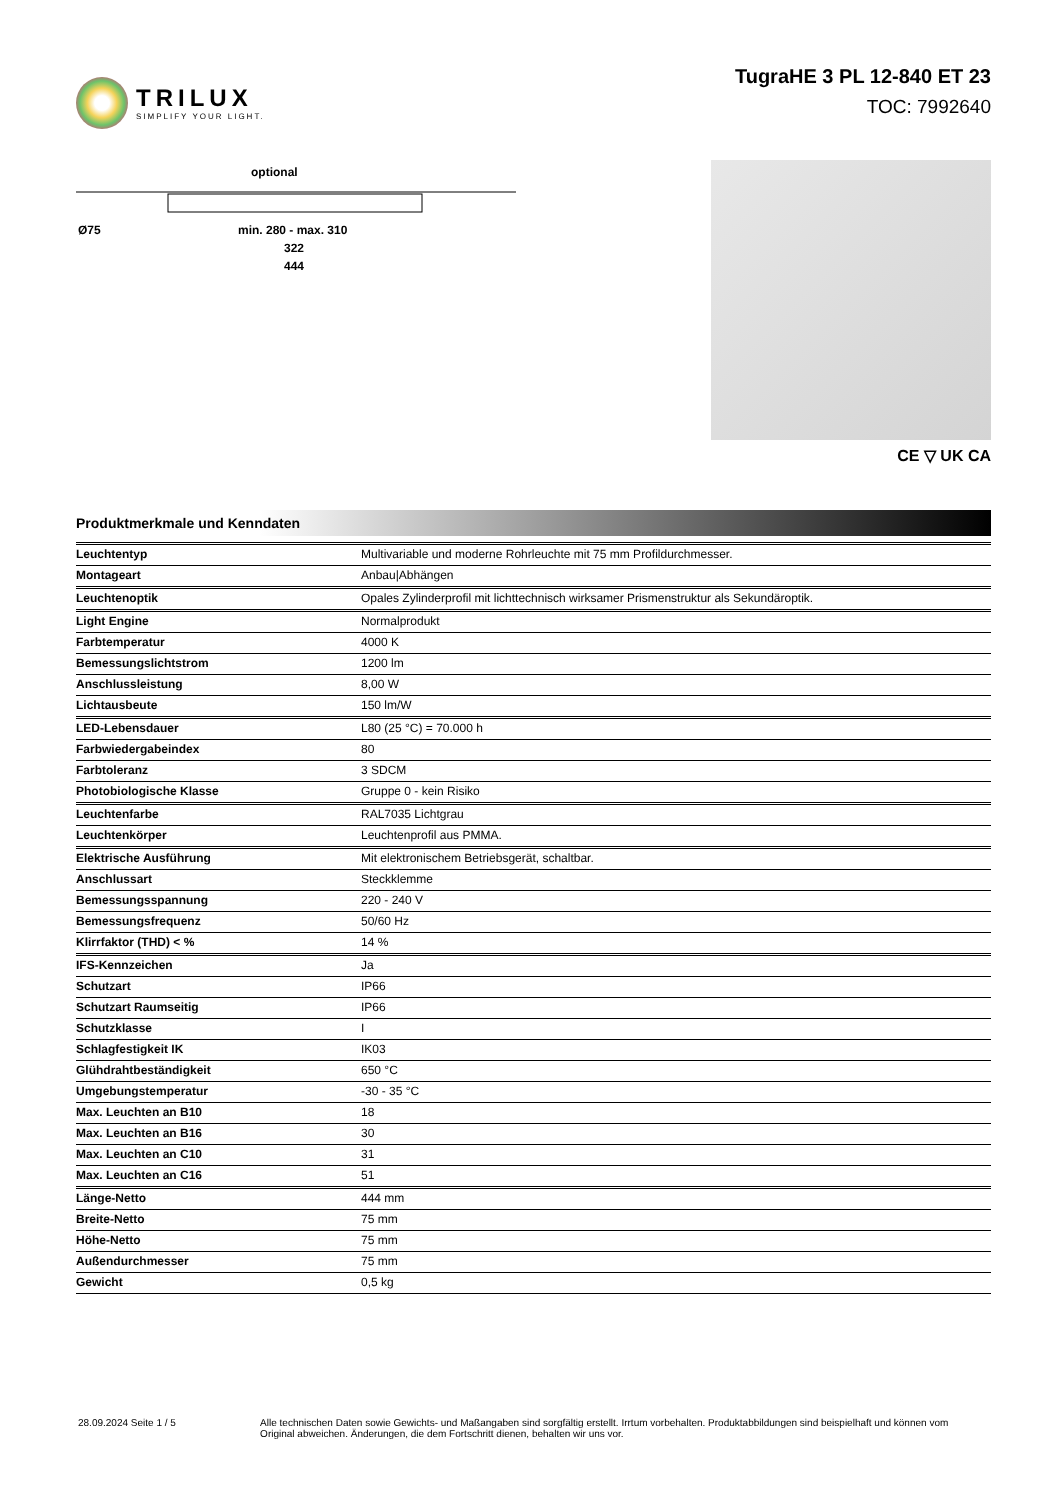TRILUX
SIMPLIFY YOUR LIGHT.
TugraHE 3 PL 12-840 ET 23
TOC: 7992640
optional
Ø75
min. 280 - max. 310
322
444
CE ▽ UK CA
Produktmerkmale und Kenndaten
| Leuchtentyp | Multivariable und moderne Rohrleuchte mit 75 mm Profildurchmesser. |
| Montageart | Anbau/Abhängen |
| Leuchtenoptik | Opales Zylinderprofil mit lichttechnisch wirksamer Prismenstruktur als Sekundäroptik. |
| Light Engine | Normalprodukt |
| Farbtemperatur | 4000 K |
| Bemessungslichtstrom | 1200 lm |
| Anschlussleistung | 8,00 W |
| Lichtausbeute | 150 lm/W |
| LED-Lebensdauer | L80 (25 °C) = 70.000 h |
| Farbwiedergabeindex | 80 |
| Farbtoleranz | 3 SDCM |
| Photobiologische Klasse | Gruppe 0 - kein Risiko |
| Leuchtenfarbe | RAL7035 Lichtgrau |
| Leuchtenkörper | Leuchtenprofil aus PMMA. |
| Elektrische Ausführung | Mit elektronischem Betriebsgerät, schaltbar. |
| Anschlussart | Steckklemme |
| Bemessungsspannung | 220 - 240 V |
| Bemessungsfrequenz | 50/60 Hz |
| Klirrfaktor (THD) < % | 14 % |
| IFS-Kennzeichen | Ja |
| Schutzart | IP66 |
| Schutzart Raumseitig | IP66 |
| Schutzklasse | I |
| Schlagfestigkeit IK | IK03 |
| Glühdrahtbeständigkeit | 650 °C |
| Umgebungstemperatur | -30 - 35 °C |
| Max. Leuchten an B10 | 18 |
| Max. Leuchten an B16 | 30 |
| Max. Leuchten an C10 | 31 |
| Max. Leuchten an C16 | 51 |
| Länge-Netto | 444 mm |
| Breite-Netto | 75 mm |
| Höhe-Netto | 75 mm |
| Außendurchmesser | 75 mm |
| Gewicht | 0,5 kg |
28.09.2024 Seite 1 / 5 Alle technischen Daten sowie Gewichts- und Maßangaben sind sorgfältig erstellt. Irrtum vorbehalten. Produktabbildungen sind beispielhaft und können vom Original abweichen. Änderungen, die dem Fortschritt dienen, behalten wir uns vor.